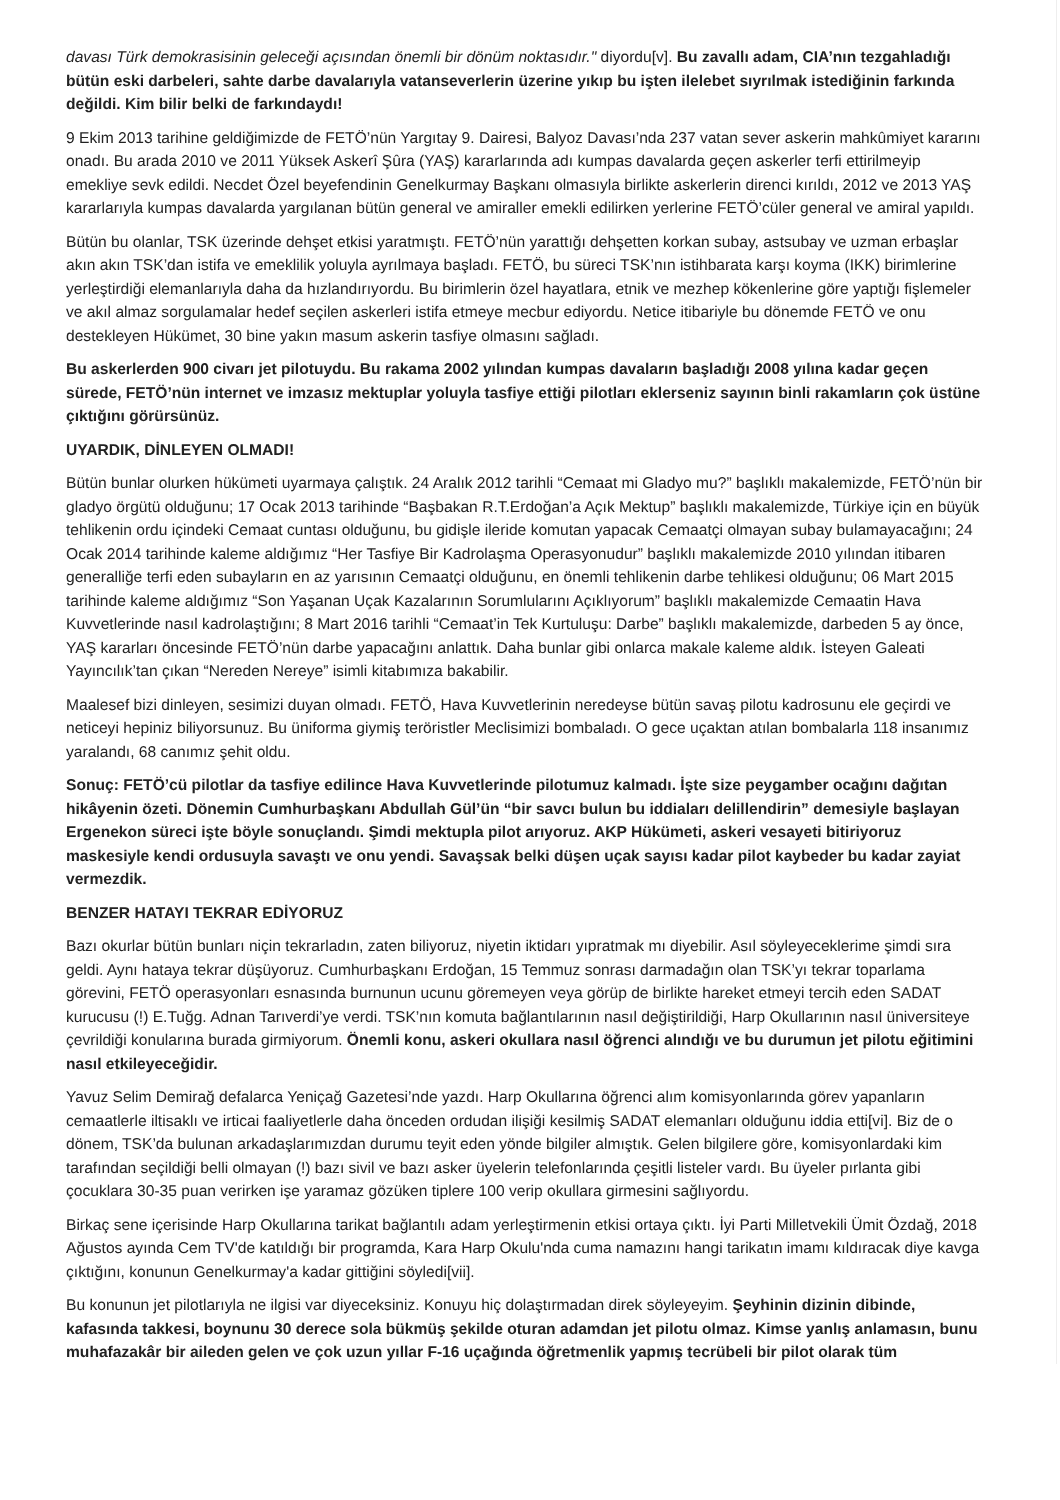davası Türk demokrasisinin geleceği açısından önemli bir dönüm noktasıdır." diyordu[v]. Bu zavallı adam, CIA’nın tezgahladığı bütün eski darbeleri, sahte darbe davalarıyla vatanseverlerin üzerine yıkıp bu işten ilelebet sıyrılmak istediğinin farkında değildi. Kim bilir belki de farkındaydı!
9 Ekim 2013 tarihine geldiğimizde de FETÖ’nün Yargıtay 9. Dairesi, Balyoz Davası’nda 237 vatan sever askerin mahkûmiyet kararını onadı. Bu arada 2010 ve 2011 Yüksek Askerî Şûra (YAŞ) kararlarında adı kumpas davalarda geçen askerler terfi ettirilmeyip emekliye sevk edildi. Necdet Özel beyefendinin Genelkurmay Başkanı olmasıyla birlikte askerlerin direnci kırıldı, 2012 ve 2013 YAŞ kararlarıyla kumpas davalarda yargılanan bütün general ve amiraller emekli edilirken yerlerine FETÖ’cüler general ve amiral yapıldı.
Bütün bu olanlar, TSK üzerinde dehşet etkisi yaratmıştı. FETÖ’nün yarattığı dehşetten korkan subay, astsubay ve uzman erbaşlar akın akın TSK’dan istifa ve emeklilik yoluyla ayrılmaya başladı. FETÖ, bu süreci TSK’nın istihbarata karşı koyma (IKK) birimlerine yerleştirdiği elemanlarıyla daha da hızlandırıyordu. Bu birimlerin özel hayatlara, etnik ve mezhep kökenlerine göre yaptığı fişlemeler ve akıl almaz sorgulamalar hedef seçilen askerleri istifa etmeye mecbur ediyordu. Netice itibariyle bu dönemde FETÖ ve onu destekleyen Hükümet, 30 bine yakın masum askerin tasfiye olmasını sağladı.
Bu askerlerden 900 civarı jet pilotuydu. Bu rakama 2002 yılından kumpas davaların başladığı 2008 yılına kadar geçen sürede, FETÖ’nün internet ve imzasız mektuplar yoluyla tasfiye ettiği pilotları eklerseniz sayının binli rakamların çok üstüne çıktığını görürsünüz.
UYARDIK, DİNLEYEN OLMADI!
Bütün bunlar olurken hükümeti uyarmaya çalıştık. 24 Aralık 2012 tarihli “Cemaat mi Gladyo mu?” başlıklı makalemizde, FETÖ’nün bir gladyo örgütü olduğunu; 17 Ocak 2013 tarihinde “Başbakan R.T.Erdoğan’a Açık Mektup” başlıklı makalemizde, Türkiye için en büyük tehlikenin ordu içindeki Cemaat cuntası olduğunu, bu gidişle ileride komutan yapacak Cemaatçi olmayan subay bulamayacağını; 24 Ocak 2014 tarihinde kaleme aldığımız “Her Tasfiye Bir Kadrolaşma Operasyonudur” başlıklı makalemizde 2010 yılından itibaren generalliğe terfi eden subayların en az yarısının Cemaatçi olduğunu, en önemli tehlikenin darbe tehlikesi olduğunu; 06 Mart 2015 tarihinde kaleme aldığımız “Son Yaşanan Uçak Kazalarının Sorumlularını Açıklıyorum” başlıklı makalemizde Cemaatin Hava Kuvvetlerinde nasıl kadrolaştığını; 8 Mart 2016 tarihli “Cemaat’in Tek Kurtuluşu: Darbe” başlıklı makalemizde, darbeden 5 ay önce, YAŞ kararları öncesinde FETÖ’nün darbe yapacağını anlattık. Daha bunlar gibi onlarca makale kaleme aldık. İsteyen Galeati Yayıncılık’tan çıkan “Nereden Nereye” isimli kitabımıza bakabilir.
Maalesef bizi dinleyen, sesimizi duyan olmadı. FETÖ, Hava Kuvvetlerinin neredeyse bütün savaş pilotu kadrosunu ele geçirdi ve neticeyi hepiniz biliyorsunuz. Bu üniforma giymiş teröristler Meclisimizi bombaladı. O gece uçaktan atılan bombalarla 118 insanımız yaralandı, 68 canımız şehit oldu.
Sonuç: FETÖ’cü pilotlar da tasfiye edilince Hava Kuvvetlerinde pilotumuz kalmadı. İşte size peygamber ocağını dağıtan hikâyenin özeti. Dönemin Cumhurbaşkanı Abdullah Gül’ün “bir savcı bulun bu iddiaları delillendirin” demesiyle başlayan Ergenekon süreci işte böyle sonuçlandı. Şimdi mektupla pilot arıyoruz. AKP Hükümeti, askeri vesayeti bitiriyoruz maskesiyle kendi ordusuyla savaştı ve onu yendi. Savaşsak belki düşen uçak sayısı kadar pilot kaybeder bu kadar zayiat vermezdik.
BENZER HATAYI TEKRAR EDİYORUZ
Bazı okurlar bütün bunları niçin tekrarladın, zaten biliyoruz, niyetin iktidarı yıpratmak mı diyebilir. Asıl söyleyeceklerime şimdi sıra geldi. Aynı hataya tekrar düşüyoruz. Cumhurbaşkanı Erdoğan, 15 Temmuz sonrası darmadağın olan TSK’yı tekrar toparlama görevini, FETÖ operasyonları esnasında burnunun ucunu göremeyen veya görüp de birlikte hareket etmeyi tercih eden SADAT kurucusu (!) E.Tuğg. Adnan Tarıverdi’ye verdi. TSK’nın komuta bağlantılarının nasıl değiştirildiği, Harp Okullarının nasıl üniversiteye çevrildiği konularına burada girmiyorum. Önemli konu, askeri okullara nasıl öğrenci alındığı ve bu durumun jet pilotu eğitimini nasıl etkileyeceğidir.
Yavuz Selim Demirağ defalarca Yeniçağ Gazetesi’nde yazdı. Harp Okullarına öğrenci alım komisyonlarında görev yapanların cemaatlerle iltisaklı ve irticai faaliyetlerle daha önceden ordudan ilişiği kesilmiş SADAT elemanları olduğunu iddia etti[vi]. Biz de o dönem, TSK’da bulunan arkadaşlarımızdan durumu teyit eden yönde bilgiler almıştık. Gelen bilgilere göre, komisyonlardaki kim tarafından seçildiği belli olmayan (!) bazı sivil ve bazı asker üyelerin telefonlarında çeşitli listeler vardı. Bu üyeler pırlanta gibi çocuklara 30-35 puan verirken işe yaramaz gözüken tiplere 100 verip okullara girmesini sağlıyordu.
Birkaç sene içerisinde Harp Okullarına tarikat bağlantılı adam yerleştirmenin etkisi ortaya çıktı. İyi Parti Milletvekili Ümit Özdağ, 2018 Ağustos ayında Cem TV'de katıldığı bir programda, Kara Harp Okulu'nda cuma namazını hangi tarikatın imamı kıldıracak diye kavga çıktığını, konunun Genelkurmay'a kadar gittiğini söyledi[vii].
Bu konunun jet pilotlarıyla ne ilgisi var diyeceksiniz. Konuyu hiç dolaştırmadan direk söyleyeyim. Şeyhinin dizinin dibinde, kafasında takkesi, boynunu 30 derece sola bükmüş şekilde oturan adamdan jet pilotu olmaz. Kimse yanlış anlamasın, bunu muhafazakâr bir aileden gelen ve çok uzun yıllar F-16 uçağında öğretmenlik yapmış tecrübeli bir pilot olarak tüm